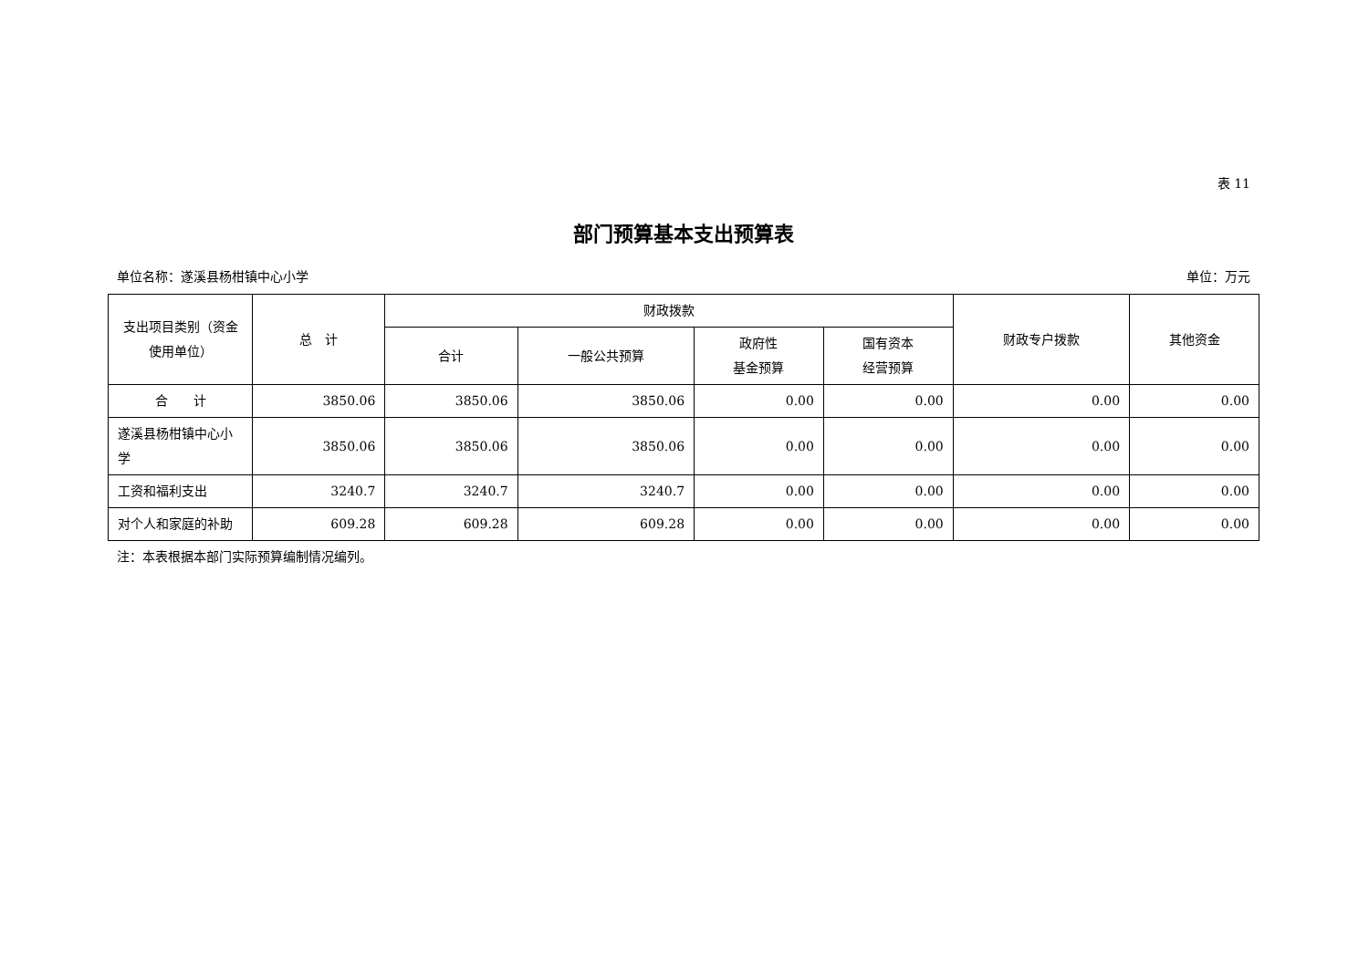表 11
部门预算基本支出预算表
单位名称：遂溪县杨柑镇中心小学 单位：万元
| 支出项目类别（资金使用单位） | 总 计 | 财政拨款 | | | | 财政专户拨款 | 其他资金 |
| --- | --- | --- | --- | --- | --- | --- | --- |
| | | 合计 | 一般公共预算 | 政府性 基金预算 | 国有资本 经营预算 | | |
| 合 计 | 3850.06 | 3850.06 | 3850.06 | 0.00 | 0.00 | 0.00 | 0.00 |
| 遂溪县杨柑镇中心小学 | 3850.06 | 3850.06 | 3850.06 | 0.00 | 0.00 | 0.00 | 0.00 |
| 工资和福利支出 | 3240.7 | 3240.7 | 3240.7 | 0.00 | 0.00 | 0.00 | 0.00 |
| 对个人和家庭的补助 | 609.28 | 609.28 | 609.28 | 0.00 | 0.00 | 0.00 | 0.00 |
注：本表根据本部门实际预算编制情况编列。